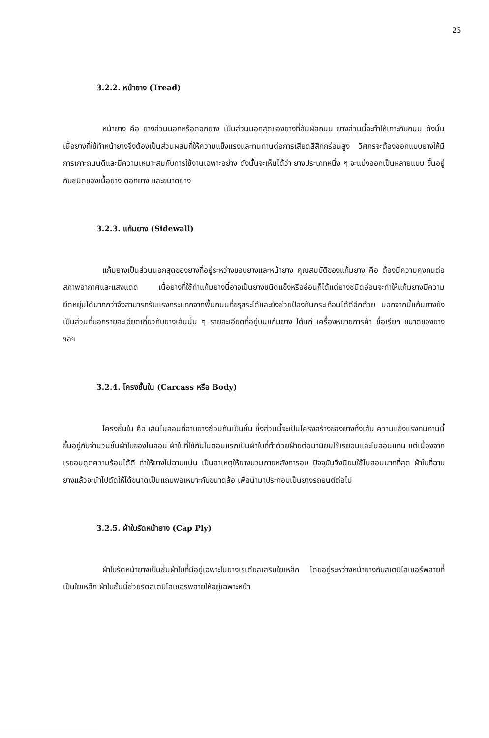25
3.2.2. หน้ายาง (Tread)
หน้ายาง คือ ยางส่วนนอกหรือดอกยาง เป็นส่วนนอกสุดของยางที่สัมผัสถนน ยางส่วนนี้จะทำให้เกาะกับถนน ดังนั้นเนื้อยางที่ใช้ทำหน้ายางจึงต้องเป็นส่วนผสมที่ให้ความแข็งแรงและทนทานต่อการเสียดสีสึกกร่อนสูง วิศกรจะต้องออกแบบยางให้มีการเกาะถนนดีและมีความเหมาะสมกับการใช้งานเฉพาะอย่าง ดังนั้นจะเห็นได้ว่า ยางประเภทหนึ่ง ๆ จะแบ่งออกเป็นหลายแบบ ขึ้นอยู่กับชนิดของเนื้อยาง ดอกยาง และขนาดยาง
3.2.3. แก้มยาง (Sidewall)
แก้มยางเป็นส่วนนอกสุดของยางที่อยู่ระหว่างขอบยางและหน้ายาง คุณสมบัติของแก้มยาง คือ ต้องมีความคงทนต่อสภาพอากาศและแสงแดด เนื้อยางที่ใช้ทำแก้มยางนี้อาจเป็นยางชนิดแข็งหรืออ่อนก็ได้แต่ยางชนิดอ่อนจะทำให้แก้มยางมีความยืดหยุ่นได้มากกว่าจึงสามารถรับแรงกระแทกจากพื้นถนนที่ขรุขระได้และยังช่วยป้องกันกระเทือนได้ดีอีกด้วย นอกจากนี้แก้มยางยังเป็นส่วนที่บอกรายละเอียดเกี่ยวกับยางเส้นนั้น ๆ รายละเอียดที่อยู่บนแก้มยาง ได้แก่ เครื่องหมายการค้า ชื่อเรียก ขนาดของยาง ฯลฯ
3.2.4. โครงชั้นใน (Carcass หรือ Body)
โครงชั้นใน คือ เส้นไนลอนที่ฉาบยางซ้อนกันเป็นชั้น ซึ่งส่วนนี้จะเป็นโครงสร้างของยางทั้งเส้น ความแข็งแรงทนทานนี้ขึ้นอยู่กับจำนวนชั้นผ้าใบของไนลอน ผ้าใบที่ใช้กันในตอนแรกเป็นผ้าใบที่ทำด้วยฝ้ายต่อมานิยมใช้เรยอนและไนลอนแทน แต่เนื่องจากเรยอนดูดความร้อนได้ดี ทำให้ยางไม่ฉาบแน่น เป็นสาเหตุให้ยางบวมภายหลังการอบ ปัจจุบันจึงนิยมใช้ไนลอนมากที่สุด ผ้าใบที่ฉาบยางแล้วจะนำไปตัดให้ได้ขนาดเป็นแถบพอเหมาะกับขนาดล้อ เพื่อนำมาประกอบเป็นยางรถยนต์ต่อไป
3.2.5. ผ้าใบรัดหน้ายาง (Cap Ply)
ผ้าใบรัดหน้ายางเป็นชั้นผ้าใบที่มีอยู่เฉพาะในยางเรเดียลเสริมใยเหล็ก โดยอยู่ระหว่างหน้ายางกับสเตบิไลเซอร์พลายที่เป็นใยเหล็ก ผ้าใบชั้นนี้ช่วยรัดสเตบิไลเซอร์พลายให้อยู่เฉพาะหน้า